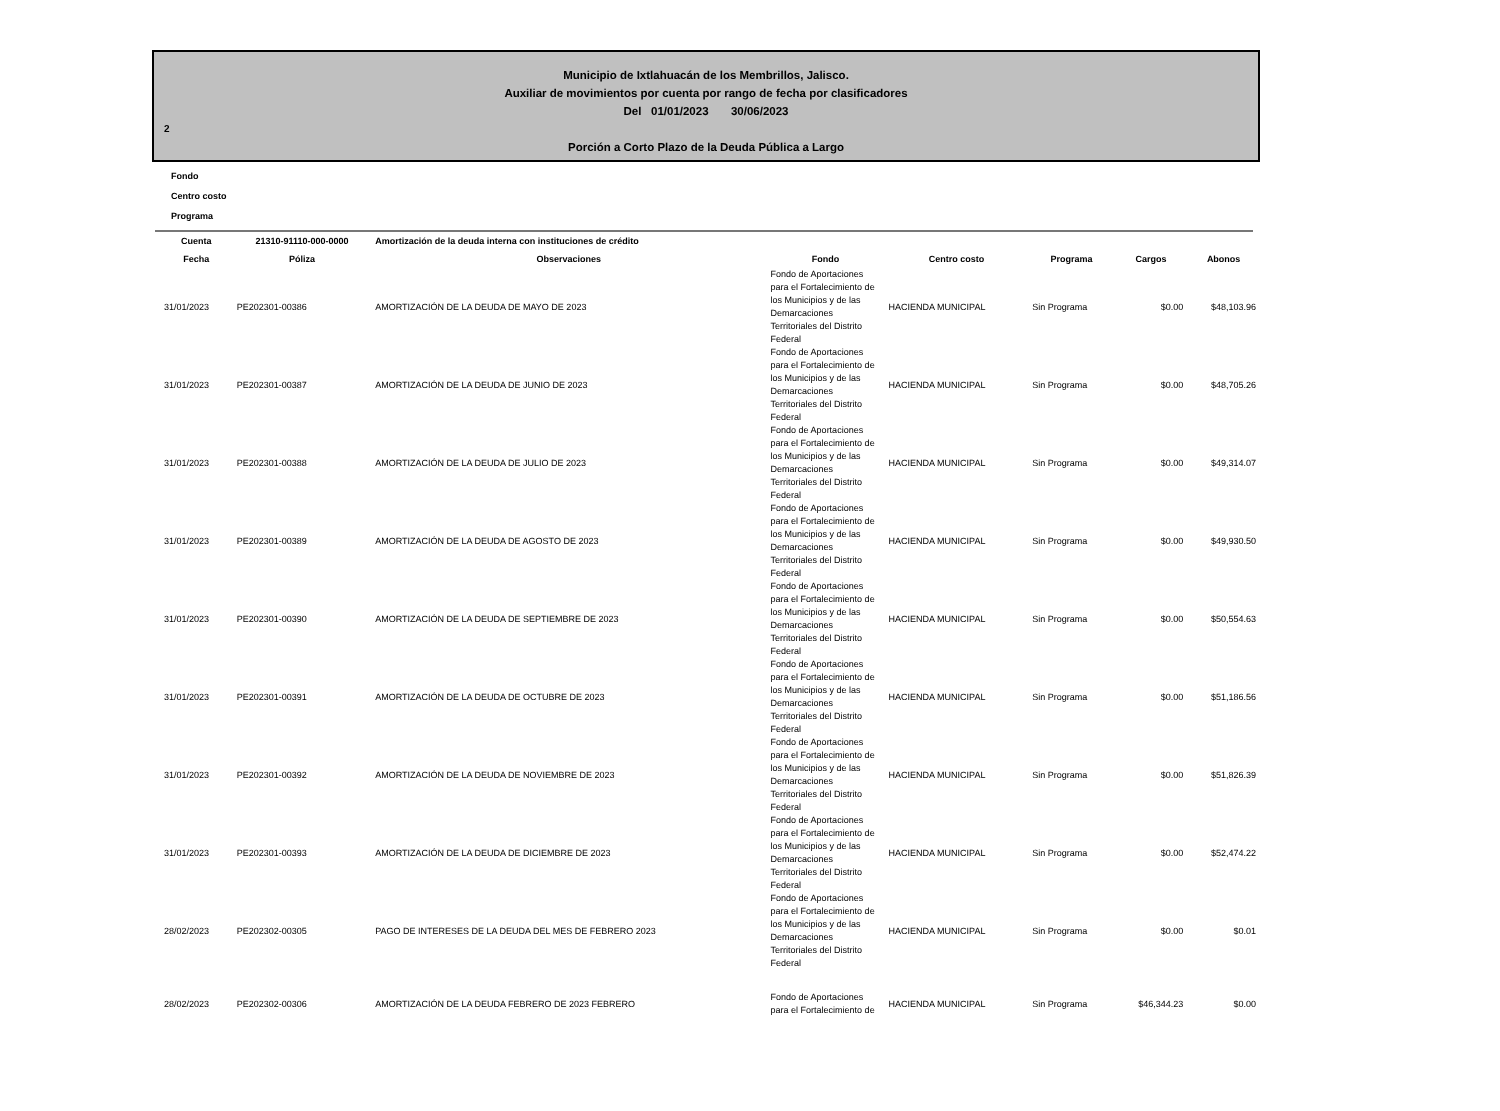Municipio de Ixtlahuacán de los Membrillos, Jalisco.
Auxiliar de movimientos por cuenta por rango de fecha por clasificadores
Del 01/01/2023 30/06/2023
2
Porción a Corto Plazo de la Deuda Pública a Largo
Fondo
Centro costo
Programa
| Cuenta | 21310-91110-000-0000 | Amortización de la deuda interna con instituciones de crédito | | | | | |
| --- | --- | --- | --- | --- | --- | --- | --- |
| Fecha | Póliza | Observaciones | Fondo | Centro costo | Programa | Cargos | Abonos |
| 31/01/2023 | PE202301-00386 | AMORTIZACIÓN DE LA DEUDA DE MAYO DE 2023 | Fondo de Aportaciones para el Fortalecimiento de los Municipios y de las Demarcaciones Territoriales del Distrito Federal | HACIENDA MUNICIPAL | Sin Programa | $0.00 | $48,103.96 |
| 31/01/2023 | PE202301-00387 | AMORTIZACIÓN DE LA DEUDA DE JUNIO DE 2023 | Fondo de Aportaciones para el Fortalecimiento de los Municipios y de las Demarcaciones Territoriales del Distrito Federal | HACIENDA MUNICIPAL | Sin Programa | $0.00 | $48,705.26 |
| 31/01/2023 | PE202301-00388 | AMORTIZACIÓN DE LA DEUDA DE JULIO DE 2023 | Fondo de Aportaciones para el Fortalecimiento de los Municipios y de las Demarcaciones Territoriales del Distrito Federal | HACIENDA MUNICIPAL | Sin Programa | $0.00 | $49,314.07 |
| 31/01/2023 | PE202301-00389 | AMORTIZACIÓN DE LA DEUDA DE AGOSTO DE 2023 | Fondo de Aportaciones para el Fortalecimiento de los Municipios y de las Demarcaciones Territoriales del Distrito Federal | HACIENDA MUNICIPAL | Sin Programa | $0.00 | $49,930.50 |
| 31/01/2023 | PE202301-00390 | AMORTIZACIÓN DE LA DEUDA DE SEPTIEMBRE DE 2023 | Fondo de Aportaciones para el Fortalecimiento de los Municipios y de las Demarcaciones Territoriales del Distrito Federal | HACIENDA MUNICIPAL | Sin Programa | $0.00 | $50,554.63 |
| 31/01/2023 | PE202301-00391 | AMORTIZACIÓN DE LA DEUDA DE OCTUBRE DE 2023 | Fondo de Aportaciones para el Fortalecimiento de los Municipios y de las Demarcaciones Territoriales del Distrito Federal | HACIENDA MUNICIPAL | Sin Programa | $0.00 | $51,186.56 |
| 31/01/2023 | PE202301-00392 | AMORTIZACIÓN DE LA DEUDA DE NOVIEMBRE DE 2023 | Fondo de Aportaciones para el Fortalecimiento de los Municipios y de las Demarcaciones Territoriales del Distrito Federal | HACIENDA MUNICIPAL | Sin Programa | $0.00 | $51,826.39 |
| 31/01/2023 | PE202301-00393 | AMORTIZACIÓN DE LA DEUDA DE DICIEMBRE DE 2023 | Fondo de Aportaciones para el Fortalecimiento de los Municipios y de las Demarcaciones Territoriales del Distrito Federal | HACIENDA MUNICIPAL | Sin Programa | $0.00 | $52,474.22 |
| 28/02/2023 | PE202302-00305 | PAGO DE INTERESES DE LA DEUDA DEL MES DE FEBRERO 2023 | Fondo de Aportaciones para el Fortalecimiento de los Municipios y de las Demarcaciones Territoriales del Distrito Federal | HACIENDA MUNICIPAL | Sin Programa | $0.00 | $0.01 |
| 28/02/2023 | PE202302-00306 | AMORTIZACIÓN DE LA DEUDA FEBRERO DE 2023 FEBRERO | Fondo de Aportaciones para el Fortalecimiento de | HACIENDA MUNICIPAL | Sin Programa | $46,344.23 | $0.00 |